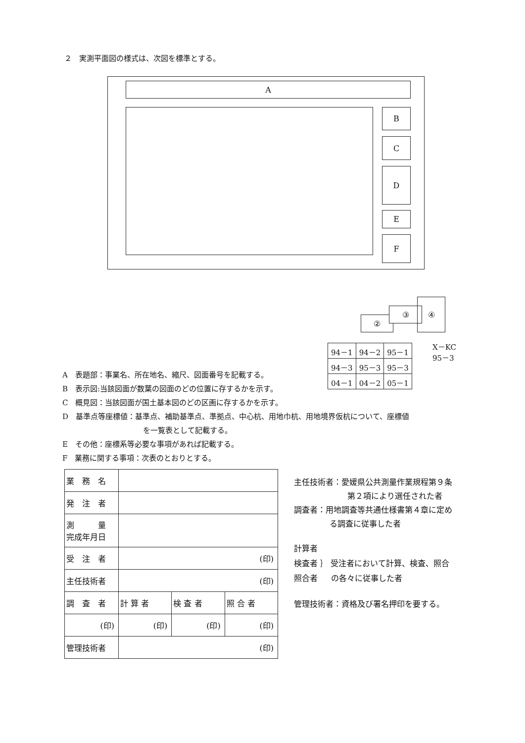２　実測平面図の様式は、次図を標準とする。
A
B
C
D
E
F
②
③
④
| 94－1 | 94－2 | 95－1 |
| 94－3 | 95－3 | 95－3 |
| 04－1 | 04－2 | 05－1 |
X－KC
95－3
A　表題部：事業名、所在地名、縮尺、図面番号を記載する。
B　表示図:当該図面が数葉の図面のどの位置に存するかを示す。
C　概見図：当該図面が国土基本図のどの区画に存するかを示す。
D　基準点等座標値：基準点、補助基準点、準拠点、中心杭、用地巾杭、用地境界仮杭について、座標値
を一覧表として記載する。
E　その他：座標系等必要な事項があれば記載する。
F　業務に関する事項：次表のとおりとする。
| 業 務 名 | | | |
| 発 注 者 | | | |
| 測 量 完成年月日 | | | |
| 受 注 者 | (印) | | |
| 主任技術者 | (印) | | |
| 調 査 者 | 計 算 者 | 検 査 者 | 照 合 者 |
| (印) | (印) | (印) | (印) |
| 管理技術者 | (印) | | |
主任技術者：愛媛県公共測量作業規程第９条
第２項により選任された者
調査者：用地調査等共通仕様書第４章に定め
る調査に従事した者
計算者
検査者 ｝ 受注者において計算、検査、照合
照合者 の各々に従事した者
管理技術者：資格及び署名押印を要する。